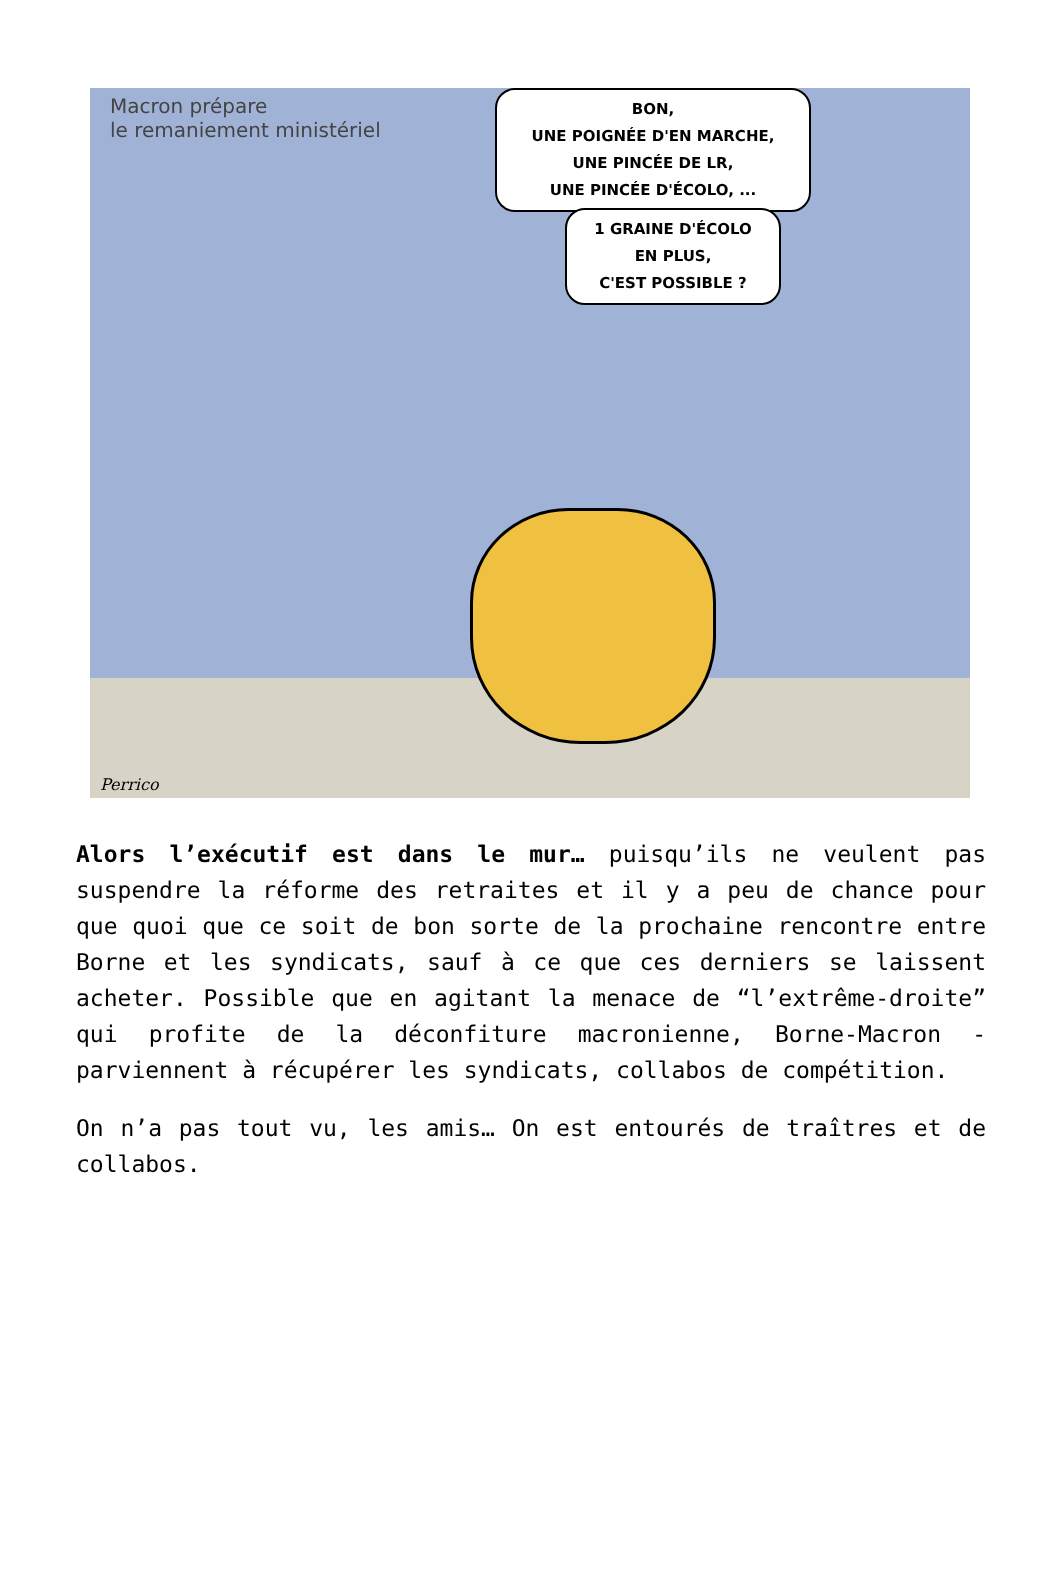Macron prépare
le remaniement ministériel
BON,
UNE POIGNÉE D'EN MARCHE,
UNE PINCÉE DE LR,
UNE PINCÉE D'ÉCOLO, ...
1 GRAINE D'ÉCOLO
EN PLUS,
C'EST POSSIBLE ?
Perrico
Alors l’exécutif est dans le mur… puisqu’ils ne veulent pas suspendre la réforme des retraites et il y a peu de chance pour que quoi que ce soit de bon sorte de la prochaine rencontre entre Borne et les syndicats, sauf à ce que ces derniers se laissent acheter. Possible que en agitant la menace de “l’extrême-droite” qui profite de la déconfiture macronienne, Borne-Macron -parviennent à récupérer les syndicats, collabos de compétition.
On n’a pas tout vu, les amis… On est entourés de traîtres et de collabos.